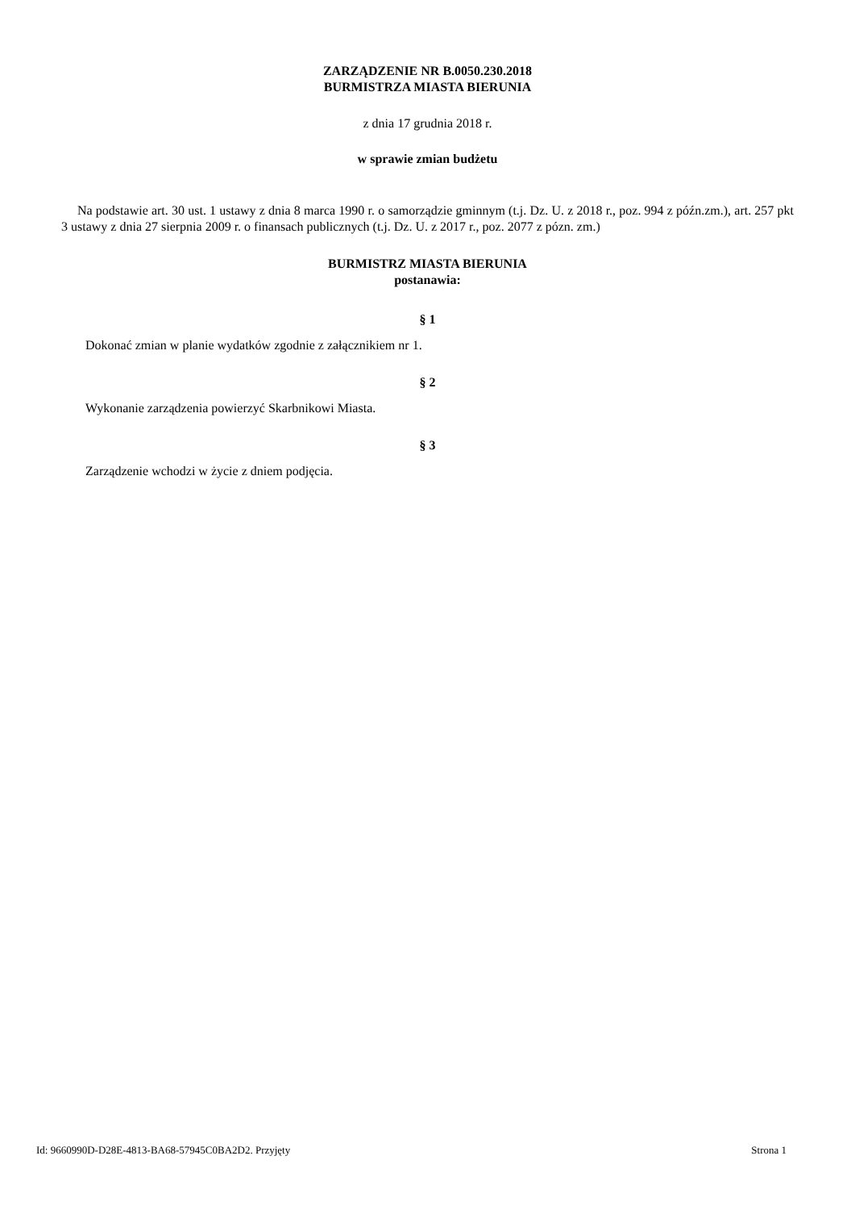ZARZĄDZENIE NR B.0050.230.2018
BURMISTRZA MIASTA BIERUNIA
z dnia 17 grudnia 2018 r.
w sprawie zmian budżetu
Na podstawie art. 30 ust. 1 ustawy z dnia 8 marca 1990 r. o samorządzie gminnym (t.j. Dz. U. z 2018 r., poz. 994 z późn.zm.), art. 257 pkt 3 ustawy z dnia 27 sierpnia 2009 r. o finansach publicznych (t.j. Dz. U. z 2017 r., poz. 2077 z pózn. zm.)
BURMISTRZ MIASTA BIERUNIA
postanawia:
§ 1
Dokonać zmian w planie wydatków zgodnie z załącznikiem nr 1.
§ 2
Wykonanie zarządzenia powierzyć Skarbnikowi Miasta.
§ 3
Zarządzenie wchodzi w życie z dniem podjęcia.
Id: 9660990D-D28E-4813-BA68-57945C0BA2D2. Przyjęty Strona 1